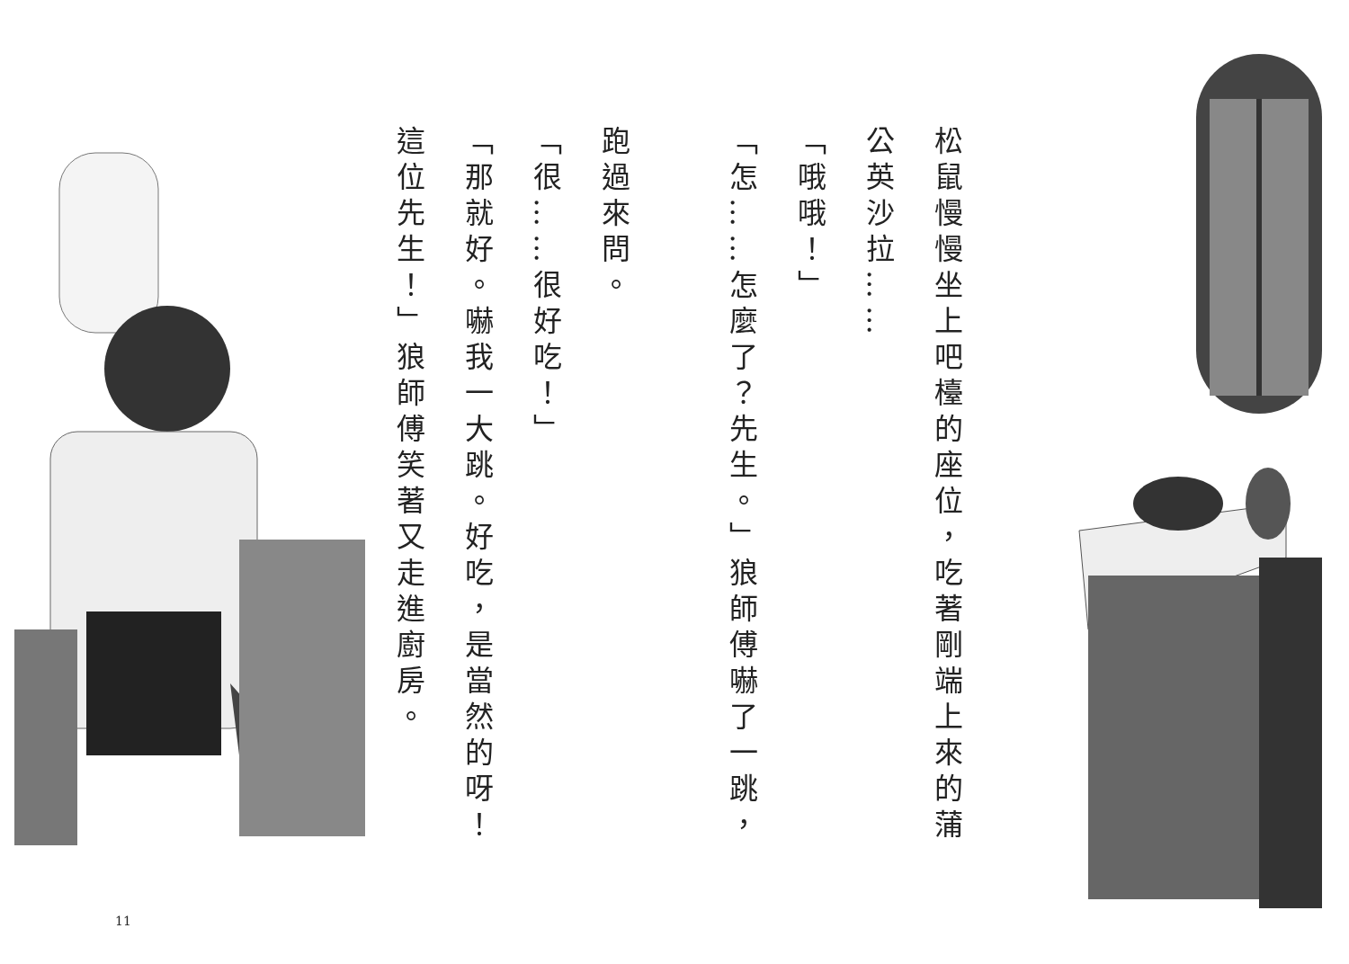松鼠慢慢坐上吧檯的座位，吃著剛端上來的蒲
公英沙拉……
「哦哦！」
「怎……怎麼了？先生。」狼師傅嚇了一跳，
跑過來問。
「很……很好吃！」
「那就好。嚇我一大跳。好吃，是當然的呀！
這位先生！」狼師傅笑著又走進廚房。
11